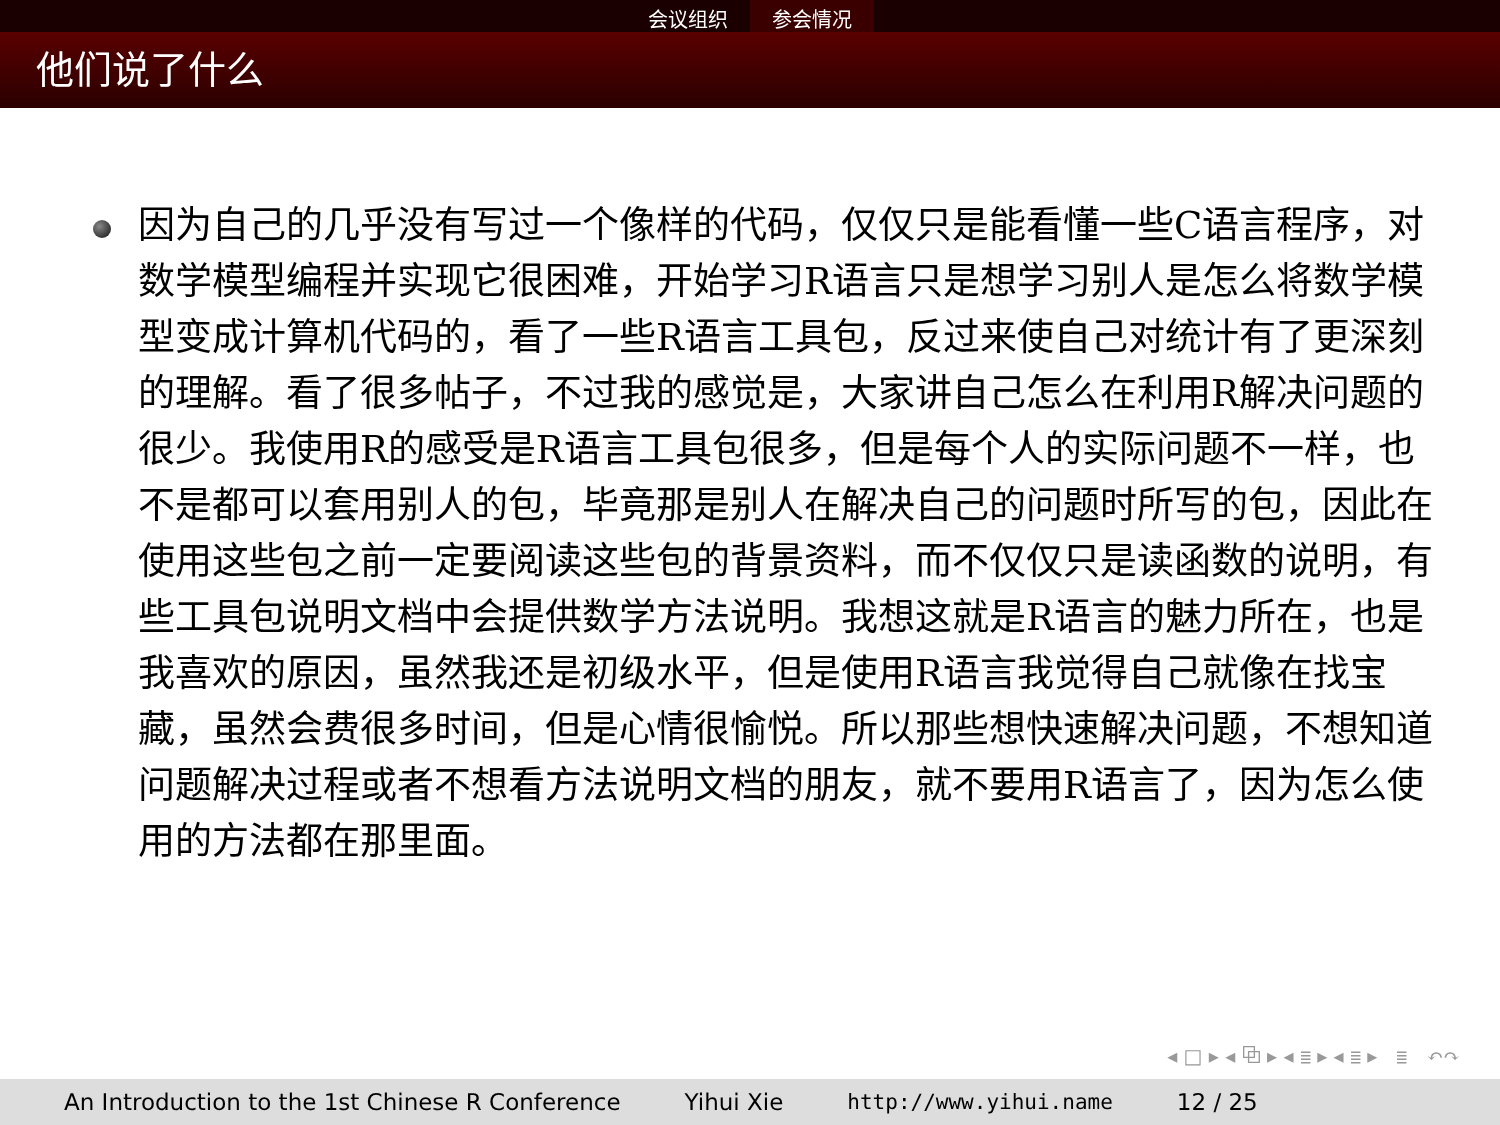会议组织 参会情况
他们说了什么
因为自己的几乎没有写过一个像样的代码，仅仅只是能看懂一些C语言程序，对数学模型编程并实现它很困难，开始学习R语言只是想学习别人是怎么将数学模型变成计算机代码的，看了一些R语言工具包，反过来使自己对统计有了更深刻的理解。看了很多帖子，不过我的感觉是，大家讲自己怎么在利用R解决问题的很少。我使用R的感受是R语言工具包很多，但是每个人的实际问题不一样，也不是都可以套用别人的包，毕竟那是别人在解决自己的问题时所写的包，因此在使用这些包之前一定要阅读这些包的背景资料，而不仅仅只是读函数的说明，有些工具包说明文档中会提供数学方法说明。我想这就是R语言的魅力所在，也是我喜欢的原因，虽然我还是初级水平，但是使用R语言我觉得自己就像在找宝藏，虽然会费很多时间，但是心情很愉悦。所以那些想快速解决问题，不想知道问题解决过程或者不想看方法说明文档的朋友，就不要用R语言了，因为怎么使用的方法都在那里面。
◂ □ ▸ ◂ ⧉ ▸ ◂ ≣ ▸ ◂ ≣ ▸ ≣ ↶↷
An Introduction to the 1st Chinese R Conference Yihui Xie http://www.yihui.name 12 / 25